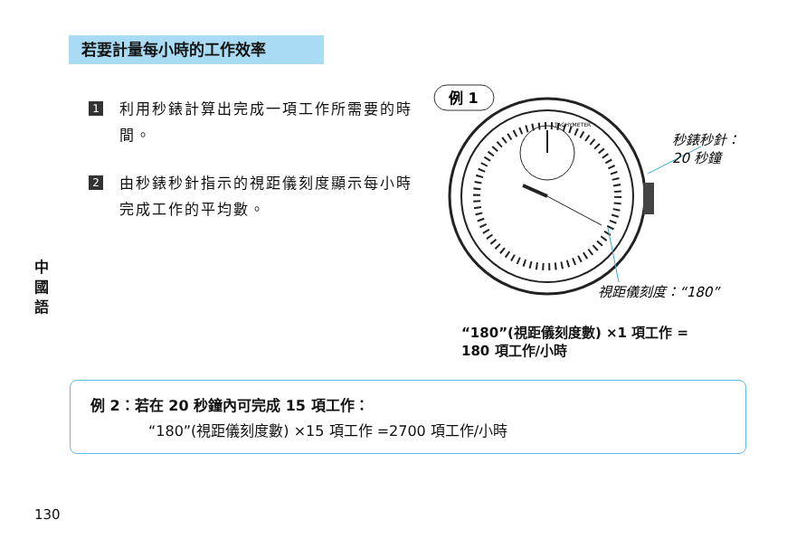若要計量每小時的工作效率
1
利用秒錶計算出完成一項工作所需要的時間。
2
由秒錶秒針指示的視距儀刻度顯示每小時完成工作的平均數。
中
國
語
例 1
TACHYMETER
秒錶秒針：
20 秒鐘
視距儀刻度：“180”
“180”(視距儀刻度數) ×1 項工作 =
180 項工作/小時
例 2：若在 20 秒鐘內可完成 15 項工作：
“180”(視距儀刻度數) ×15 項工作 =2700 項工作/小時
130